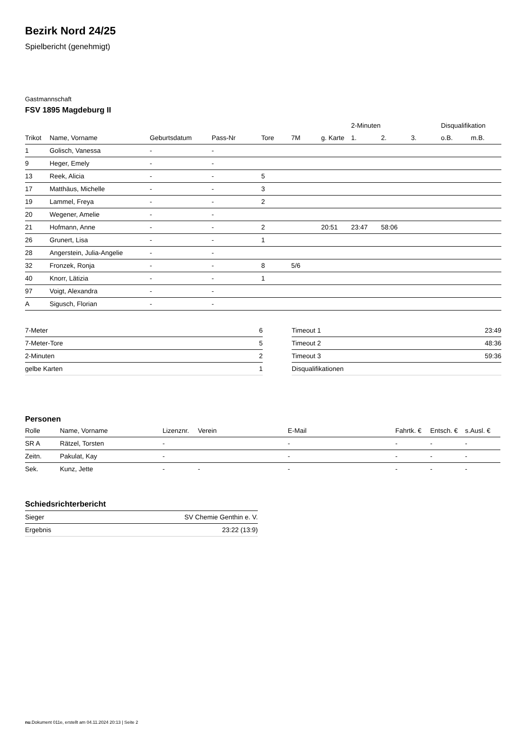Bezirk Nord 24/25
Spielbericht (genehmigt)
Gastmannschaft
FSV 1895 Magdeburg II
| | | | | | | | 2-Minuten | | | Disqualifikation | |
| --- | --- | --- | --- | --- | --- | --- | --- | --- | --- | --- | --- |
| Trikot | Name, Vorname | Geburtsdatum | Pass-Nr | Tore | 7M | g. Karte | 1. | 2. | 3. | o.B. | m.B. |
| 1 | Golisch, Vanessa | - | - | | | | | | | | |
| 9 | Heger, Emely | - | - | | | | | | | | |
| 13 | Reek, Alicia | - | - | 5 | | | | | | | |
| 17 | Matthäus, Michelle | - | - | 3 | | | | | | | |
| 19 | Lammel, Freya | - | - | 2 | | | | | | | |
| 20 | Wegener, Amelie | - | - | | | | | | | | |
| 21 | Hofmann, Anne | - | - | 2 | | 20:51 | 23:47 | 58:06 | | | |
| 26 | Grunert, Lisa | - | - | 1 | | | | | | | |
| 28 | Angerstein, Julia-Angelie | - | - | | | | | | | | |
| 32 | Fronzek, Ronja | - | - | 8 | 5/6 | | | | | | |
| 40 | Knorr, Lätizia | - | - | 1 | | | | | | | |
| 97 | Voigt, Alexandra | - | - | | | | | | | | |
| A | Sigusch, Florian | - | - | | | | | | | | |
| 7-Meter | 6 |
| 7-Meter-Tore | 5 |
| 2-Minuten | 2 |
| gelbe Karten | 1 |
| Timeout 1 | 23:49 |
| Timeout 2 | 48:36 |
| Timeout 3 | 59:36 |
| Disqualifikationen | |
Personen
| Rolle | Name, Vorname | Lizenznr. | Verein | E-Mail | Fahrtk. € | Entsch. € | s.Ausl. € |
| --- | --- | --- | --- | --- | --- | --- | --- |
| SR A | Rätzel, Torsten | - | | - | - | - | - |
| Zeitn. | Pakulat, Kay | - | | - | - | - | - |
| Sek. | Kunz, Jette | - | - | - | - | - | - |
Schiedsrichterbericht
| Sieger | SV Chemie Genthin e. V. |
| Ergebnis | 23:22 (13:9) |
nu.Dokument 011e, erstellt am 04.11.2024 20:13 | Seite 2